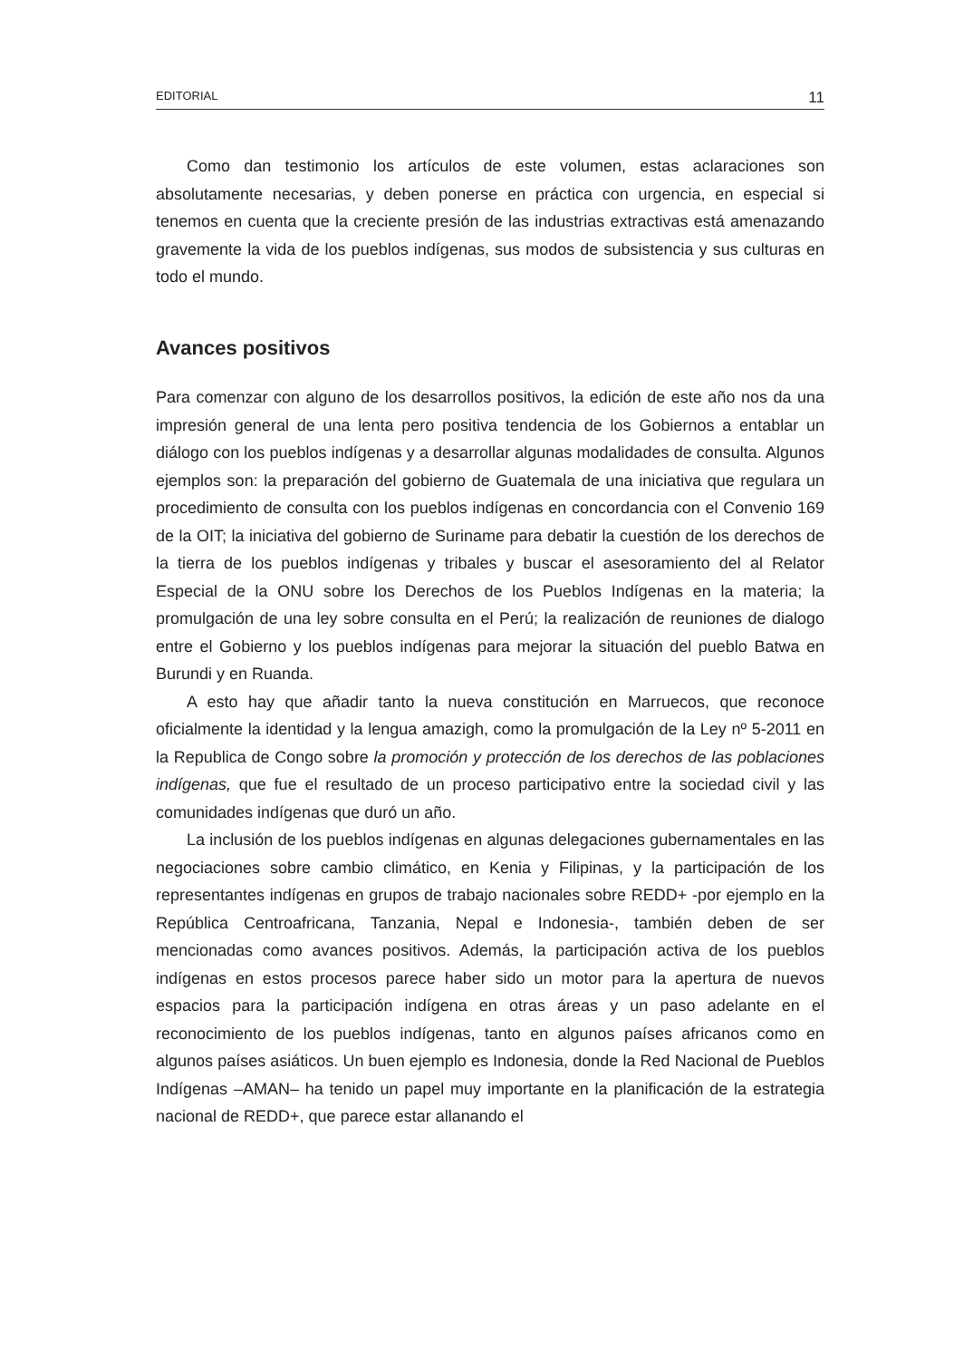EDITORIAL 11
Como dan testimonio los artículos de este volumen, estas aclaraciones son absolutamente necesarias, y deben ponerse en práctica con urgencia, en especial si tenemos en cuenta que la creciente presión de las industrias extractivas está amenazando gravemente la vida de los pueblos indígenas, sus modos de subsistencia y sus culturas en todo el mundo.
Avances positivos
Para comenzar con alguno de los desarrollos positivos, la edición de este año nos da una impresión general de una lenta pero positiva tendencia de los Gobiernos a entablar un diálogo con los pueblos indígenas y a desarrollar algunas modalidades de consulta. Algunos ejemplos son: la preparación del gobierno de Guatemala de una iniciativa que regulara un procedimiento de consulta con los pueblos indígenas en concordancia con el Convenio 169 de la OIT; la iniciativa del gobierno de Suriname para debatir la cuestión de los derechos de la tierra de los pueblos indígenas y tribales y buscar el asesoramiento del al Relator Especial de la ONU sobre los Derechos de los Pueblos Indígenas en la materia; la promulgación de una ley sobre consulta en el Perú; la realización de reuniones de dialogo entre el Gobierno y los pueblos indígenas para mejorar la situación del pueblo Batwa en Burundi y en Ruanda.
A esto hay que añadir tanto la nueva constitución en Marruecos, que reconoce oficialmente la identidad y la lengua amazigh, como la promulgación de la Ley nº 5-2011 en la Republica de Congo sobre la promoción y protección de los derechos de las poblaciones indígenas, que fue el resultado de un proceso participativo entre la sociedad civil y las comunidades indígenas que duró un año.
La inclusión de los pueblos indígenas en algunas delegaciones gubernamentales en las negociaciones sobre cambio climático, en Kenia y Filipinas, y la participación de los representantes indígenas en grupos de trabajo nacionales sobre REDD+ -por ejemplo en la República Centroafricana, Tanzania, Nepal e Indonesia-, también deben de ser mencionadas como avances positivos. Además, la participación activa de los pueblos indígenas en estos procesos parece haber sido un motor para la apertura de nuevos espacios para la participación indígena en otras áreas y un paso adelante en el reconocimiento de los pueblos indígenas, tanto en algunos países africanos como en algunos países asiáticos. Un buen ejemplo es Indonesia, donde la Red Nacional de Pueblos Indígenas –AMAN– ha tenido un papel muy importante en la planificación de la estrategia nacional de REDD+, que parece estar allanando el